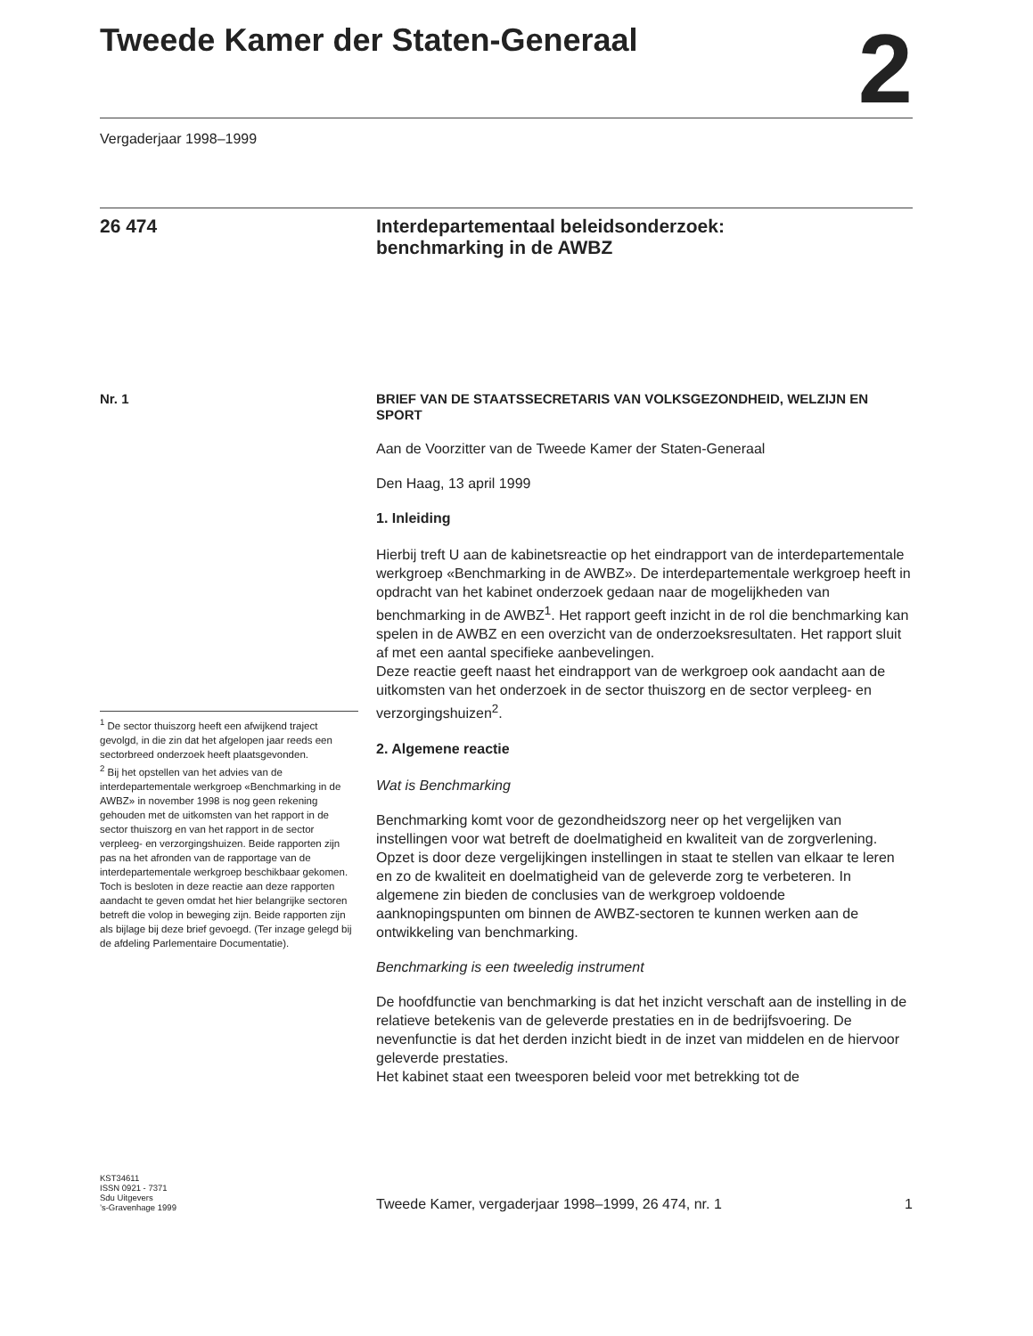Tweede Kamer der Staten-Generaal
2
Vergaderjaar 1998–1999
26 474
Interdepartementaal beleidsonderzoek:
benchmarking in de AWBZ
Nr. 1
<sup>1</sup> De sector thuiszorg heeft een afwijkend traject gevolgd, in die zin dat het afgelopen jaar reeds een sectorbreed onderzoek heeft plaatsgevonden.
<sup>2</sup> Bij het opstellen van het advies van de interdepartementale werkgroep «Benchmarking in de AWBZ» in november 1998 is nog geen rekening gehouden met de uitkomsten van het rapport in de sector thuiszorg en van het rapport in de sector verpleeg- en verzorgingshuizen. Beide rapporten zijn pas na het afronden van de rapportage van de interdepartementale werkgroep beschikbaar gekomen. Toch is besloten in deze reactie aan deze rapporten aandacht te geven omdat het hier belangrijke sectoren betreft die volop in beweging zijn. Beide rapporten zijn als bijlage bij deze brief gevoegd. (Ter inzage gelegd bij de afdeling Parlementaire Documentatie).
BRIEF VAN DE STAATSSECRETARIS VAN VOLKSGEZONDHEID, WELZIJN EN SPORT
Aan de Voorzitter van de Tweede Kamer der Staten-Generaal
Den Haag, 13 april 1999
1. Inleiding
Hierbij treft U aan de kabinetsreactie op het eindrapport van de interdepartementale werkgroep «Benchmarking in de AWBZ». De interdepartementale werkgroep heeft in opdracht van het kabinet onderzoek gedaan naar de mogelijkheden van benchmarking in de AWBZ<sup>1</sup>. Het rapport geeft inzicht in de rol die benchmarking kan spelen in de AWBZ en een overzicht van de onderzoeksresultaten. Het rapport sluit af met een aantal specifieke aanbevelingen.
Deze reactie geeft naast het eindrapport van de werkgroep ook aandacht aan de uitkomsten van het onderzoek in de sector thuiszorg en de sector verpleeg- en verzorgingshuizen<sup>2</sup>.
2. Algemene reactie
Wat is Benchmarking
Benchmarking komt voor de gezondheidszorg neer op het vergelijken van instellingen voor wat betreft de doelmatigheid en kwaliteit van de zorgverlening. Opzet is door deze vergelijkingen instellingen in staat te stellen van elkaar te leren en zo de kwaliteit en doelmatigheid van de geleverde zorg te verbeteren. In algemene zin bieden de conclusies van de werkgroep voldoende aanknopingspunten om binnen de AWBZ-sectoren te kunnen werken aan de ontwikkeling van benchmarking.
Benchmarking is een tweeledig instrument
De hoofdfunctie van benchmarking is dat het inzicht verschaft aan de instelling in de relatieve betekenis van de geleverde prestaties en in de bedrijfsvoering. De nevenfunctie is dat het derden inzicht biedt in de inzet van middelen en de hiervoor geleverde prestaties.
Het kabinet staat een tweesporen beleid voor met betrekking tot de
KST34611
ISSN 0921 - 7371
Sdu Uitgevers
’s-Gravenhage 1999
Tweede Kamer, vergaderjaar 1998–1999, 26 474, nr. 1 1